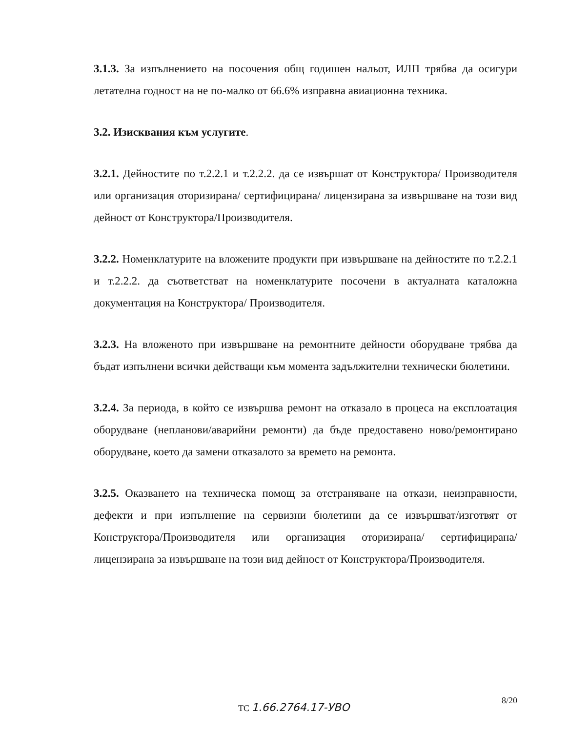3.1.3. За изпълнението на посочения общ годишен нальот, ИЛП трябва да осигури летателна годност на не по-малко от 66.6% изправна авиационна техника.
3.2. Изисквания към услугите.
3.2.1. Дейностите по т.2.2.1 и т.2.2.2. да се извършат от Конструктора/ Производителя или организация оторизирана/ сертифицирана/ лицензирана за извършване на този вид дейност от Конструктора/Производителя.
3.2.2. Номенклатурите на вложените продукти при извършване на дейностите по т.2.2.1 и т.2.2.2. да съответстват на номенклатурите посочени в актуалната каталожна документация на Конструктора/ Производителя.
3.2.3. На вложеното при извършване на ремонтните дейности оборудване трябва да бъдат изпълнени всички действащи към момента задължителни технически бюлетини.
3.2.4. За периода, в който се извършва ремонт на отказало в процеса на експлоатация оборудване (непланови/аварийни ремонти) да бъде предоставено ново/ремонтирано оборудване, което да замени отказалото за времето на ремонта.
3.2.5. Оказването на техническа помощ за отстраняване на откази, неизправности, дефекти и при изпълнение на сервизни бюлетини да се извършват/изготвят от Конструктора/Производителя или организация оторизирана/ сертифицирана/ лицензирана за извършване на този вид дейност от Конструктора/Производителя.
ТС 1.66.2764.17-УВО
8/20